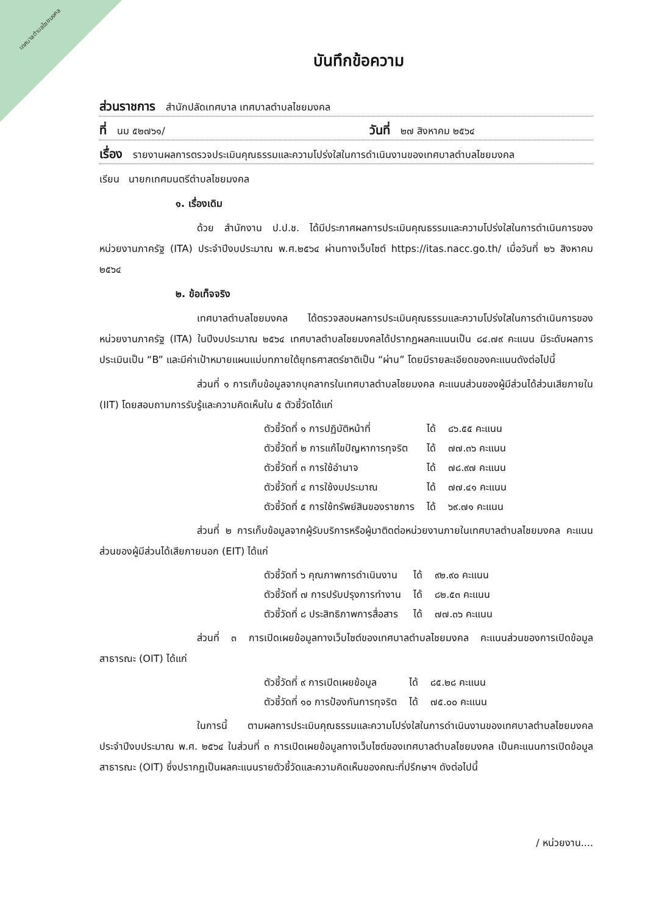เทศบาลตำบลไชยมงคล
บันทึกข้อความ
ส่วนราชการ สำนักปลัดเทศบาล เทศบาลตำบลไชยมงคล
ที่ นม ๕๒๗๖๑/ วันที่ ๒๗ สิงหาคม ๒๕๖๔
เรื่อง รายงานผลการตรวจประเมินคุณธรรมและความโปร่งใสในการดำเนินงานของเทศบาลตำบลไชยมงคล
เรียน นายกเทศมนตรีตำบลไชยมงคล
๑. เรื่องเดิม
ด้วย สำนักงาน ป.ป.ช. ได้มีประกาศผลการประเมินคุณธรรมและความโปร่งใสในการดำเนินการของหน่วยงานภาครัฐ (ITA) ประจำปีงบประมาณ พ.ศ.๒๕๖๔ ผ่านทางเว็บไซต์ https://itas.nacc.go.th/ เมื่อวันที่ ๒๖ สิงหาคม ๒๕๖๔
๒. ข้อเท็จจริง
เทศบาลตำบลไชยมงคล ได้ตรวจสอบผลการประเมินคุณธรรมและความโปร่งใสในการดำเนินการของหน่วยงานภาครัฐ (ITA) ในปีงบประมาณ ๒๕๖๔ เทศบาลตำบลไชยมงคลได้ปรากฏผลคะแนนเป็น ๘๔.๗๙ คะแนน มีระดับผลการประเมินเป็น “B” และมีค่าเป้าหมายแผนแม่บทภายใต้ยุทธศาสตร์ชาติเป็น “ผ่าน” โดยมีรายละเอียดของคะแนนดังต่อไปนี้
ส่วนที่ ๑ การเก็บข้อมูลจากบุคลากรในเทศบาลตำบลไชยมงคล คะแนนส่วนของผู้มีส่วนได้ส่วนเสียภายใน (IIT) โดยสอบถามการรับรู้และความคิดเห็นใน ๕ ตัวชี้วัดได้แก่
| ตัวชี้วัดที่ ๑ การปฏิบัติหน้าที่ | ได้ | ๘๖.๕๕ คะแนน |
| ตัวชี้วัดที่ ๒ การแก้ไขปัญหาการทุจริต | ได้ | ๗๗.๓๖ คะแนน |
| ตัวชี้วัดที่ ๓ การใช้อำนาจ | ได้ | ๗๘.๙๗ คะแนน |
| ตัวชี้วัดที่ ๔ การใช้งบประมาณ | ได้ | ๗๗.๔๑ คะแนน |
| ตัวชี้วัดที่ ๕ การใช้ทรัพย์สินของราชการ | ได้ | ๖๙.๗๑ คะแนน |
ส่วนที่ ๒ การเก็บข้อมูลจากผู้รับบริการหรือผู้มาติดต่อหน่วยงานภายในเทศบาลตำบลไชยมงคล คะแนนส่วนของผู้มีส่วนได้เสียภายนอก (EIT) ได้แก่
| ตัวชี้วัดที่ ๖ คุณภาพการดำเนินงาน | ได้ | ๙๒.๙๐ คะแนน |
| ตัวชี้วัดที่ ๗ การปรับปรุงการทำงาน | ได้ | ๘๒.๕๓ คะแนน |
| ตัวชี้วัดที่ ๘ ประสิทธิภาพการสื่อสาร | ได้ | ๗๗.๓๖ คะแนน |
ส่วนที่ ๓ การเปิดเผยข้อมูลทางเว็บไซต์ของเทศบาลตำบลไชยมงคล คะแนนส่วนของการเปิดข้อมูลสาธารณะ (OIT) ได้แก่
| ตัวชี้วัดที่ ๙ การเปิดเผยข้อมูล | ได้ | ๘๕.๒๘ คะแนน |
| ตัวชี้วัดที่ ๑๐ การป้องกันการทุจริต | ได้ | ๗๕.๐๐ คะแนน |
ในการนี้ ตามผลการประเมินคุณธรรมและความโปร่งใสในการดำเนินงานของเทศบาลตำบลไชยมงคล ประจำปีงบประมาณ พ.ศ. ๒๕๖๔ ในส่วนที่ ๓ การเปิดเผยข้อมูลทางเว็บไซต์ของเทศบาลตำบลไชยมงคล เป็นคะแนนการเปิดข้อมูลสาธารณะ (OIT) ซึ่งปรากฏเป็นผลคะแนนรายตัวชี้วัดและความคิดเห็นของคณะที่ปรึกษาฯ ดังต่อไปนี้
/ หน่วยงาน....